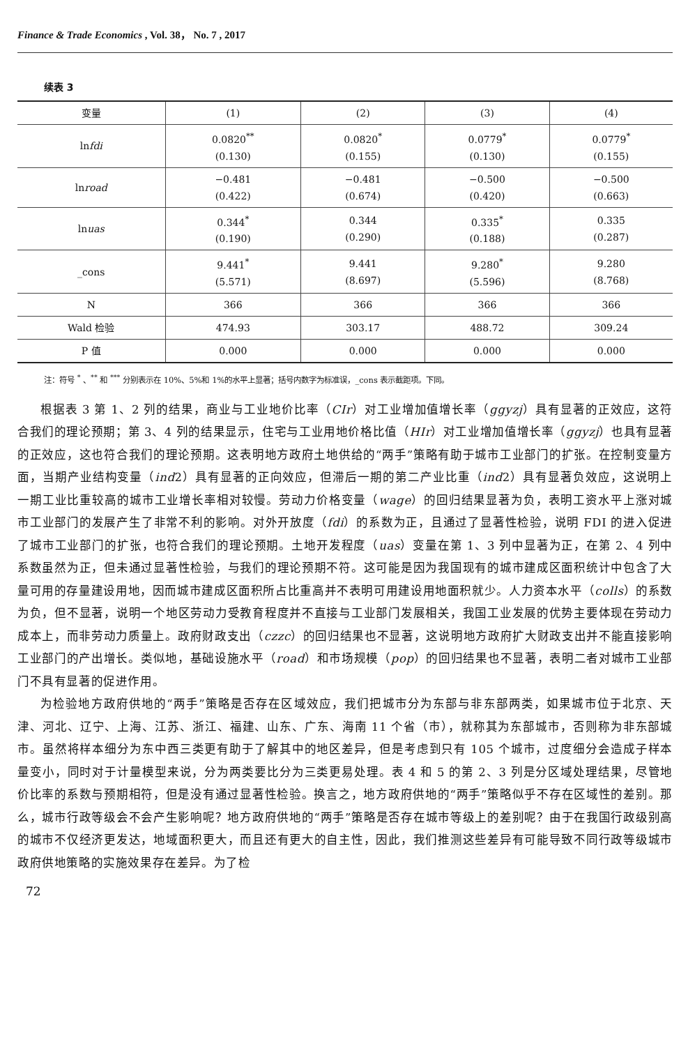Finance & Trade Economics , Vol. 38， No. 7 , 2017
续表 3
| 变量 | (1) | (2) | (3) | (4) |
| --- | --- | --- | --- | --- |
| ln fdi | 0.0820<sup>**</sup> (0.130) | 0.0820<sup>*</sup> (0.155) | 0.0779<sup>*</sup> (0.130) | 0.0779<sup>*</sup> (0.155) |
| ln road | −0.481 (0.422) | −0.481 (0.674) | −0.500 (0.420) | −0.500 (0.663) |
| ln uas | 0.344<sup>*</sup> (0.190) | 0.344 (0.290) | 0.335<sup>*</sup> (0.188) | 0.335 (0.287) |
| _cons | 9.441<sup>*</sup> (5.571) | 9.441 (8.697) | 9.280<sup>*</sup> (5.596) | 9.280 (8.768) |
| N | 366 | 366 | 366 | 366 |
| Wald 检验 | 474.93 | 303.17 | 488.72 | 309.24 |
| P 值 | 0.000 | 0.000 | 0.000 | 0.000 |
注：符号 <sup>*</sup> 、<sup>**</sup> 和 <sup>***</sup> 分别表示在 10%、5%和 1%的水平上显著；括号内数字为标准误，_cons 表示截距项。下同。
根据表 3 第 1、2 列的结果，商业与工业地价比率（CIr）对工业增加值增长率（ggyzj）具有显著的正效应，这符合我们的理论预期；第 3、4 列的结果显示，住宅与工业用地价格比值（HIr）对工业增加值增长率（ggyzj）也具有显著的正效应，这也符合我们的理论预期。这表明地方政府土地供给的“两手”策略有助于城市工业部门的扩张。在控制变量方面，当期产业结构变量（ind2）具有显著的正向效应，但滞后一期的第二产业比重（ind2）具有显著负效应，这说明上一期工业比重较高的城市工业增长率相对较慢。劳动力价格变量（wage）的回归结果显著为负，表明工资水平上涨对城市工业部门的发展产生了非常不利的影响。对外开放度（fdi）的系数为正，且通过了显著性检验，说明 FDI 的进入促进了城市工业部门的扩张，也符合我们的理论预期。土地开发程度（uas）变量在第 1、3 列中显著为正，在第 2、4 列中系数虽然为正，但未通过显著性检验，与我们的理论预期不符。这可能是因为我国现有的城市建成区面积统计中包含了大量可用的存量建设用地，因而城市建成区面积所占比重高并不表明可用建设用地面积就少。人力资本水平（colls）的系数为负，但不显著，说明一个地区劳动力受教育程度并不直接与工业部门发展相关，我国工业发展的优势主要体现在劳动力成本上，而非劳动力质量上。政府财政支出（czzc）的回归结果也不显著，这说明地方政府扩大财政支出并不能直接影响工业部门的产出增长。类似地，基础设施水平（road）和市场规模（pop）的回归结果也不显著，表明二者对城市工业部门不具有显著的促进作用。
为检验地方政府供地的“两手”策略是否存在区域效应，我们把城市分为东部与非东部两类，如果城市位于北京、天津、河北、辽宁、上海、江苏、浙江、福建、山东、广东、海南 11 个省（市），就称其为东部城市，否则称为非东部城市。虽然将样本细分为东中西三类更有助于了解其中的地区差异，但是考虑到只有 105 个城市，过度细分会造成子样本量变小，同时对于计量模型来说，分为两类要比分为三类更易处理。表 4 和 5 的第 2、3 列是分区域处理结果，尽管地价比率的系数与预期相符，但是没有通过显著性检验。换言之，地方政府供地的“两手”策略似乎不存在区域性的差别。那么，城市行政等级会不会产生影响呢？地方政府供地的“两手”策略是否存在城市等级上的差别呢？由于在我国行政级别高的城市不仅经济更发达，地域面积更大，而且还有更大的自主性，因此，我们推测这些差异有可能导致不同行政等级城市政府供地策略的实施效果存在差异。为了检
72